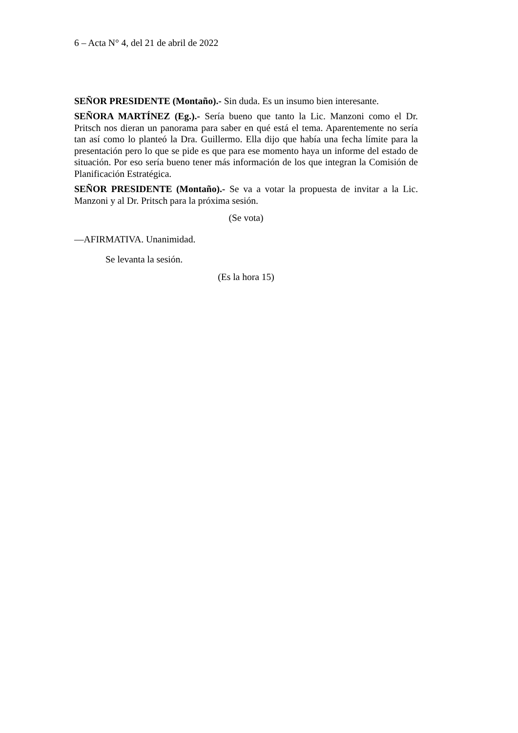6 – Acta N° 4, del 21 de abril de 2022
SEÑOR PRESIDENTE (Montaño).- Sin duda. Es un insumo bien interesante.
SEÑORA MARTÍNEZ (Eg.).- Sería bueno que tanto la Lic. Manzoni como el Dr. Pritsch nos dieran un panorama para saber en qué está el tema. Aparentemente no sería tan así como lo planteó la Dra. Guillermo. Ella dijo que había una fecha límite para la presentación pero lo que se pide es que para ese momento haya un informe del estado de situación. Por eso sería bueno tener más información de los que integran la Comisión de Planificación Estratégica.
SEÑOR PRESIDENTE (Montaño).- Se va a votar la propuesta de invitar a la Lic. Manzoni y al Dr. Pritsch para la próxima sesión.
(Se vota)
—AFIRMATIVA. Unanimidad.
Se levanta la sesión.
(Es la hora 15)